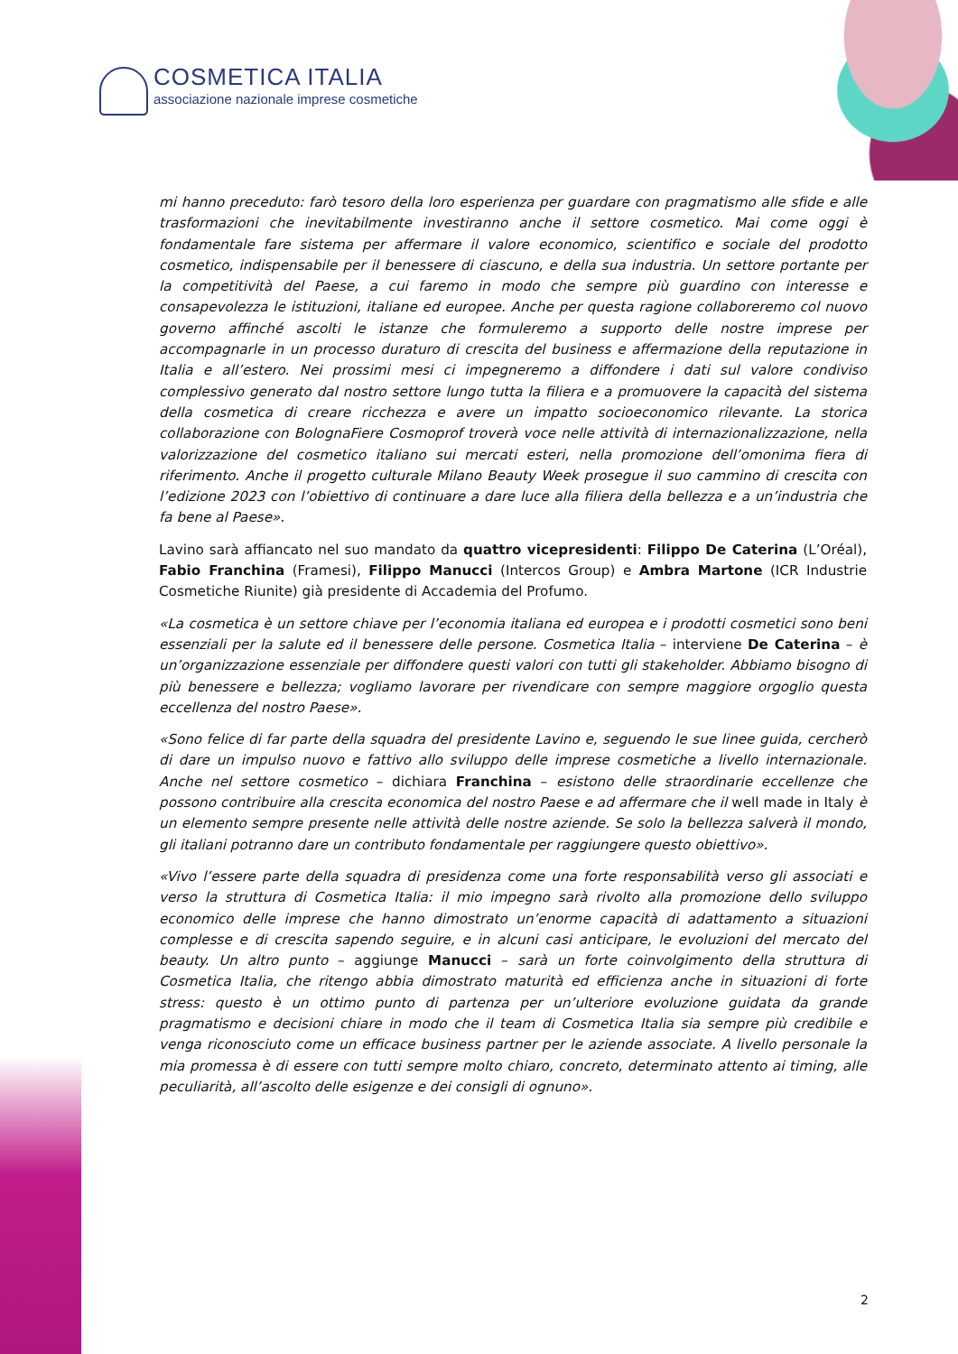COSMETICA ITALIA
associazione nazionale imprese cosmetiche
mi hanno preceduto: farò tesoro della loro esperienza per guardare con pragmatismo alle sfide e alle trasformazioni che inevitabilmente investiranno anche il settore cosmetico. Mai come oggi è fondamentale fare sistema per affermare il valore economico, scientifico e sociale del prodotto cosmetico, indispensabile per il benessere di ciascuno, e della sua industria. Un settore portante per la competitività del Paese, a cui faremo in modo che sempre più guardino con interesse e consapevolezza le istituzioni, italiane ed europee. Anche per questa ragione collaboreremo col nuovo governo affinché ascolti le istanze che formuleremo a supporto delle nostre imprese per accompagnarle in un processo duraturo di crescita del business e affermazione della reputazione in Italia e all’estero. Nei prossimi mesi ci impegneremo a diffondere i dati sul valore condiviso complessivo generato dal nostro settore lungo tutta la filiera e a promuovere la capacità del sistema della cosmetica di creare ricchezza e avere un impatto socioeconomico rilevante. La storica collaborazione con BolognaFiere Cosmoprof troverà voce nelle attività di internazionalizzazione, nella valorizzazione del cosmetico italiano sui mercati esteri, nella promozione dell’omonima fiera di riferimento. Anche il progetto culturale Milano Beauty Week prosegue il suo cammino di crescita con l’edizione 2023 con l’obiettivo di continuare a dare luce alla filiera della bellezza e a un’industria che fa bene al Paese».
Lavino sarà affiancato nel suo mandato da quattro vicepresidenti: Filippo De Caterina (L’Oréal), Fabio Franchina (Framesi), Filippo Manucci (Intercos Group) e Ambra Martone (ICR Industrie Cosmetiche Riunite) già presidente di Accademia del Profumo.
«La cosmetica è un settore chiave per l’economia italiana ed europea e i prodotti cosmetici sono beni essenziali per la salute ed il benessere delle persone. Cosmetica Italia – interviene De Caterina – è un’organizzazione essenziale per diffondere questi valori con tutti gli stakeholder. Abbiamo bisogno di più benessere e bellezza; vogliamo lavorare per rivendicare con sempre maggiore orgoglio questa eccellenza del nostro Paese».
«Sono felice di far parte della squadra del presidente Lavino e, seguendo le sue linee guida, cercherò di dare un impulso nuovo e fattivo allo sviluppo delle imprese cosmetiche a livello internazionale. Anche nel settore cosmetico – dichiara Franchina – esistono delle straordinarie eccellenze che possono contribuire alla crescita economica del nostro Paese e ad affermare che il well made in Italy è un elemento sempre presente nelle attività delle nostre aziende. Se solo la bellezza salverà il mondo, gli italiani potranno dare un contributo fondamentale per raggiungere questo obiettivo».
«Vivo l’essere parte della squadra di presidenza come una forte responsabilità verso gli associati e verso la struttura di Cosmetica Italia: il mio impegno sarà rivolto alla promozione dello sviluppo economico delle imprese che hanno dimostrato un’enorme capacità di adattamento a situazioni complesse e di crescita sapendo seguire, e in alcuni casi anticipare, le evoluzioni del mercato del beauty. Un altro punto – aggiunge Manucci – sarà un forte coinvolgimento della struttura di Cosmetica Italia, che ritengo abbia dimostrato maturità ed efficienza anche in situazioni di forte stress: questo è un ottimo punto di partenza per un’ulteriore evoluzione guidata da grande pragmatismo e decisioni chiare in modo che il team di Cosmetica Italia sia sempre più credibile e venga riconosciuto come un efficace business partner per le aziende associate. A livello personale la mia promessa è di essere con tutti sempre molto chiaro, concreto, determinato attento ai timing, alle peculiarità, all’ascolto delle esigenze e dei consigli di ognuno».
2